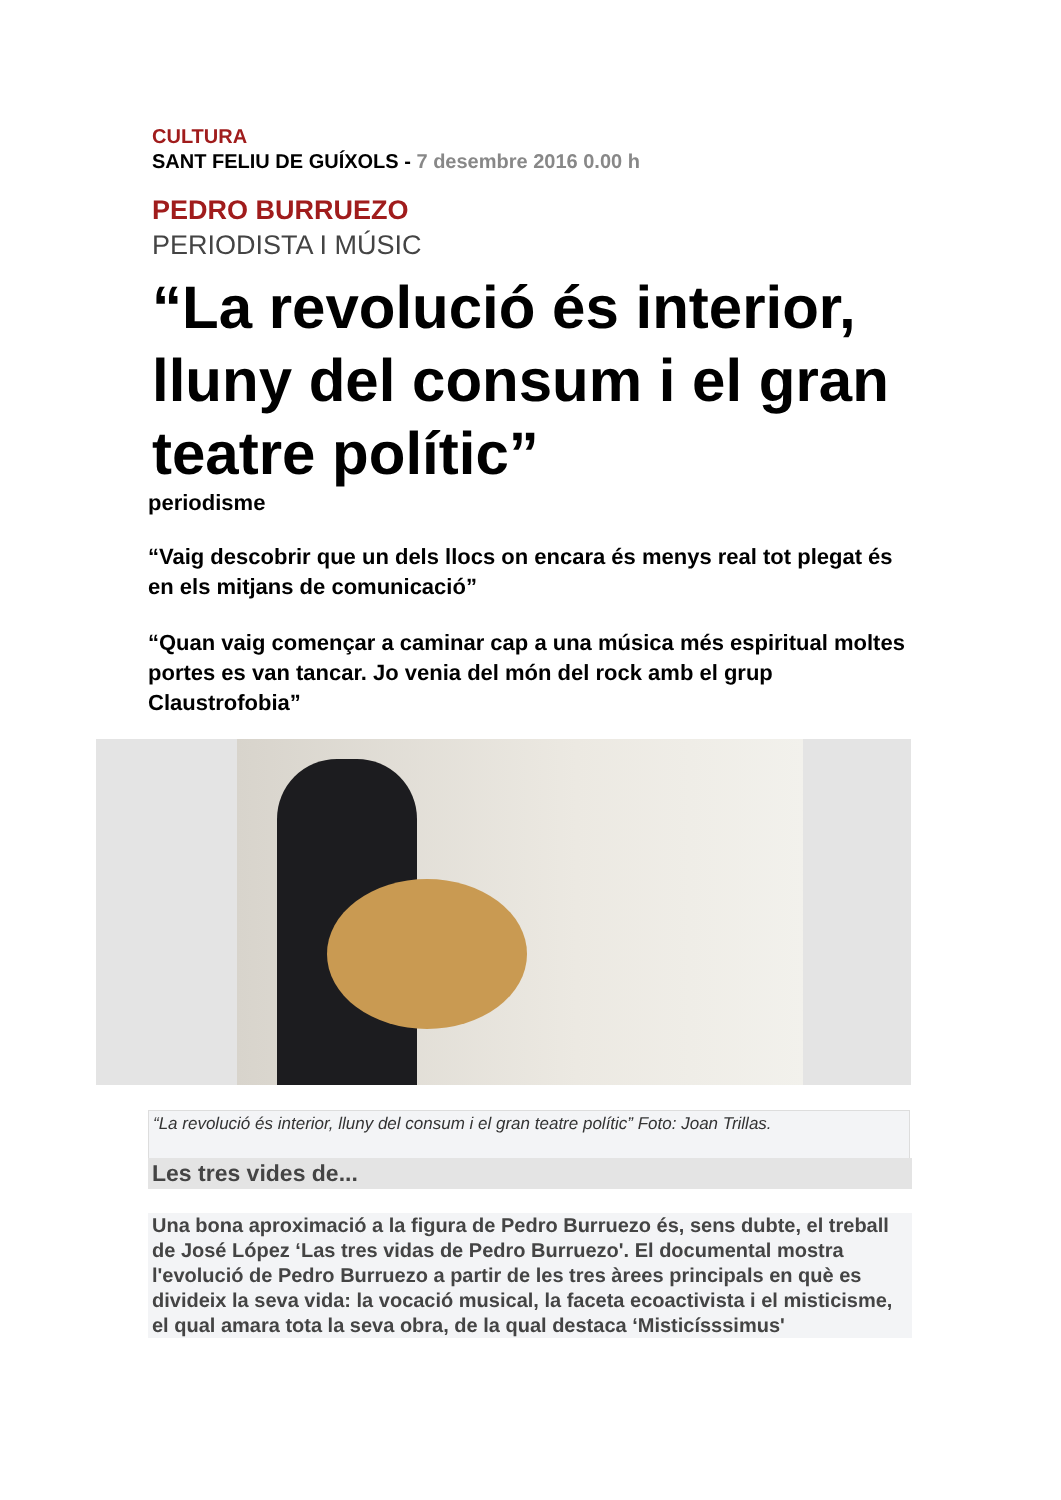CULTURA
SANT FELIU DE GUÍXOLS - 7 desembre 2016 0.00 h
PEDRO BURRUEZO
PERIODISTA I MÚSIC
“La revolució és interior, lluny del consum i el gran teatre polític”
periodisme
“Vaig descobrir que un dels llocs on encara és menys real tot plegat és en els mitjans de comunicació”
“Quan vaig començar a caminar cap a una música més espiritual moltes portes es van tancar. Jo venia del món del rock amb el grup Claustrofobia”
“La revolució és interior, lluny del consum i el gran teatre polític” Foto: Joan Trillas.
Les tres vides de...
Una bona aproximació a la figura de Pedro Burruezo és, sens dubte, el treball de José López ‘Las tres vidas de Pedro Burruezo'. El documental mostra l'evolució de Pedro Burruezo a partir de les tres àrees principals en què es divideix la seva vida: la vocació musical, la faceta ecoactivista i el misticisme, el qual amara tota la seva obra, de la qual destaca ‘Misticísssimus'